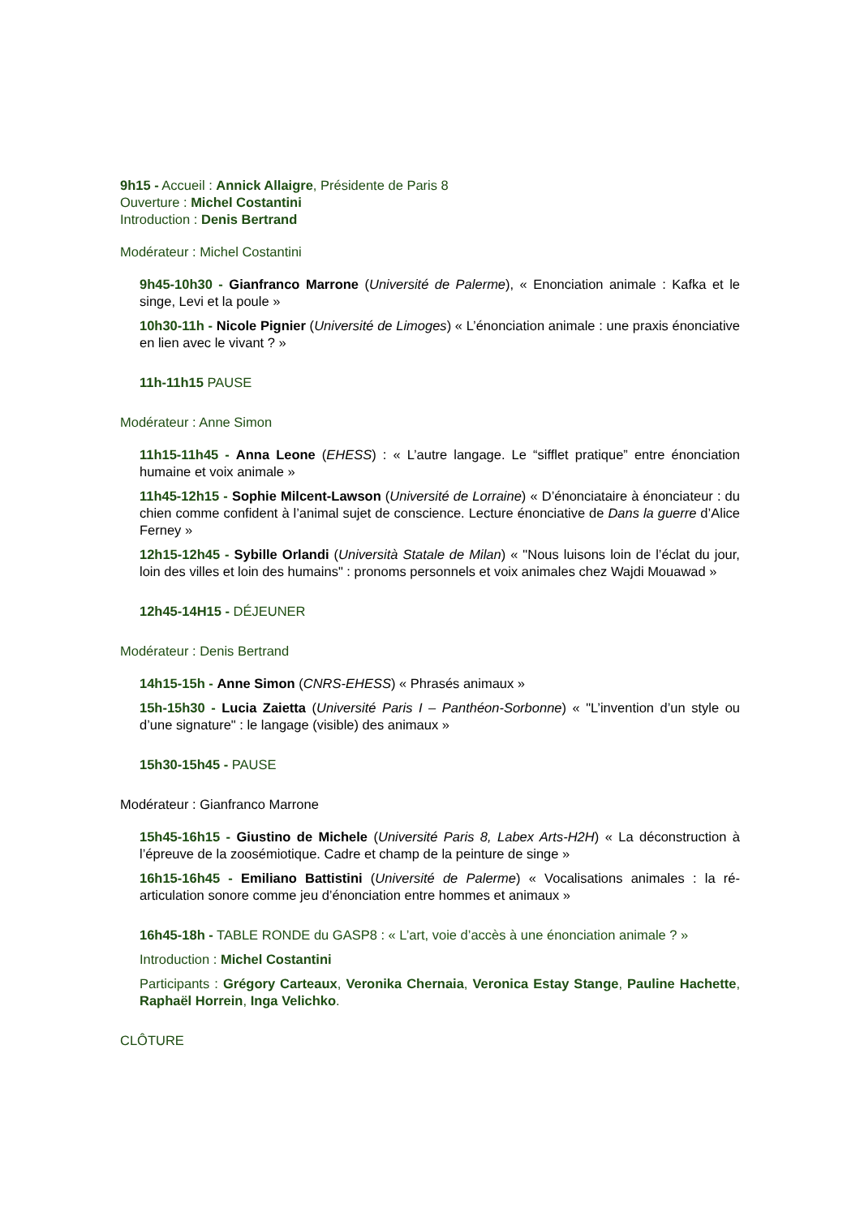9h15 - Accueil : Annick Allaigre, Présidente de Paris 8
Ouverture : Michel Costantini
Introduction : Denis Bertrand
Modérateur : Michel Costantini
9h45-10h30 - Gianfranco Marrone (Université de Palerme), « Enonciation animale : Kafka et le singe, Levi et la poule »
10h30-11h - Nicole Pignier (Université de Limoges) « L’énonciation animale : une praxis énonciative en lien avec le vivant ? »
11h-11h15 PAUSE
Modérateur : Anne Simon
11h15-11h45 - Anna Leone (EHESS) : « L’autre langage. Le “sifflet pratique” entre énonciation humaine et voix animale »
11h45-12h15 - Sophie Milcent-Lawson (Université de Lorraine) « D’énonciataire à énonciateur : du chien comme confident à l’animal sujet de conscience. Lecture énonciative de Dans la guerre d’Alice Ferney »
12h15-12h45 - Sybille Orlandi (Università Statale de Milan) « "Nous luisons loin de l’éclat du jour, loin des villes et loin des humains" : pronoms personnels et voix animales chez Wajdi Mouawad »
12h45-14H15 - DÉJEUNER
Modérateur : Denis Bertrand
14h15-15h - Anne Simon (CNRS-EHESS) « Phrasés animaux »
15h-15h30 - Lucia Zaietta (Université Paris I – Panthéon-Sorbonne) « "L’invention d’un style ou d’une signature" : le langage (visible) des animaux »
15h30-15h45 - PAUSE
Modérateur : Gianfranco Marrone
15h45-16h15 - Giustino de Michele (Université Paris 8, Labex Arts-H2H) « La déconstruction à l’épreuve de la zoosémiotique. Cadre et champ de la peinture de singe »
16h15-16h45 - Emiliano Battistini (Université de Palerme) « Vocalisations animales : la ré-articulation sonore comme jeu d’énonciation entre hommes et animaux »
16h45-18h - TABLE RONDE du GASP8 : « L’art, voie d’accès à une énonciation animale ? »
Introduction : Michel Costantini
Participants : Grégory Carteaux, Veronika Chernaia, Veronica Estay Stange, Pauline Hachette, Raphaël Horrein, Inga Velichko.
CLÔTURE